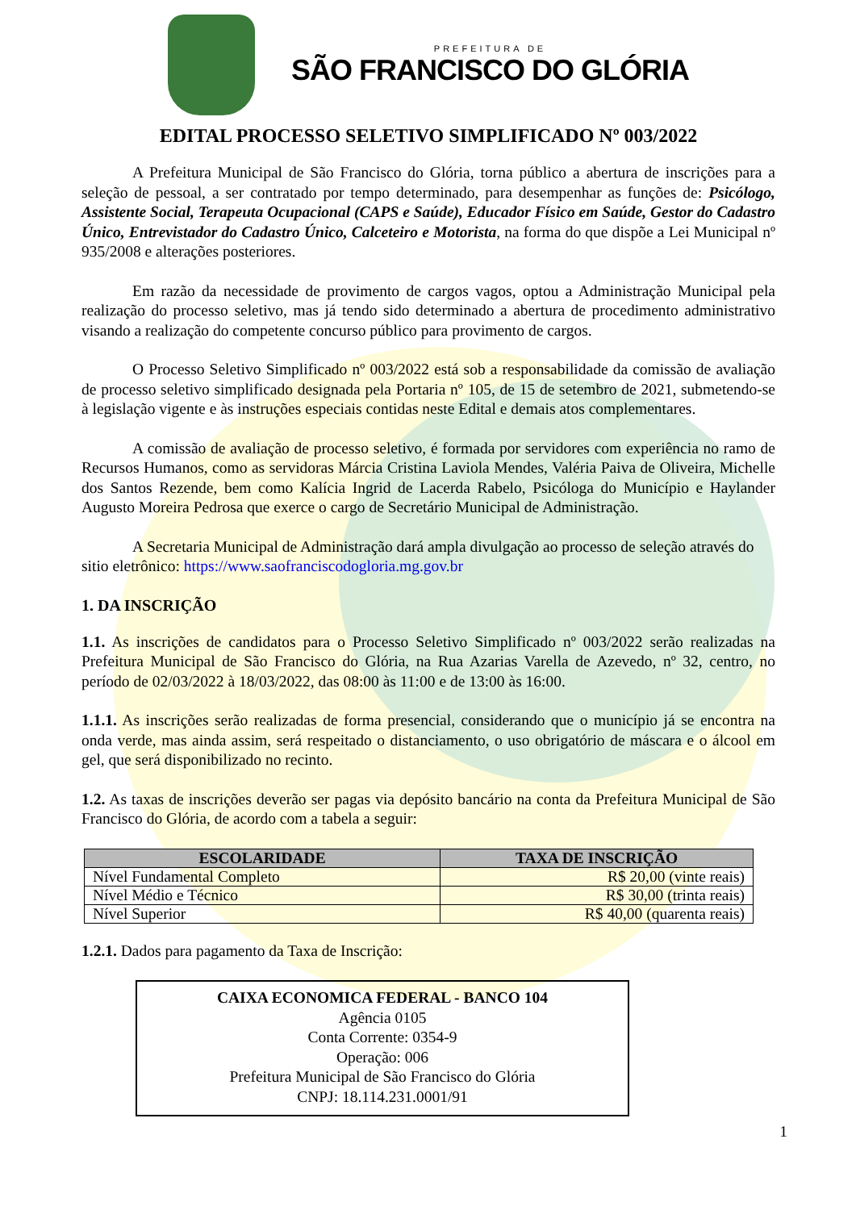PREFEITURA DE
SÃO FRANCISCO DO GLÓRIA
EDITAL PROCESSO SELETIVO SIMPLIFICADO Nº 003/2022
A Prefeitura Municipal de São Francisco do Glória, torna público a abertura de inscrições para a seleção de pessoal, a ser contratado por tempo determinado, para desempenhar as funções de: Psicólogo, Assistente Social, Terapeuta Ocupacional (CAPS e Saúde), Educador Físico em Saúde, Gestor do Cadastro Único, Entrevistador do Cadastro Único, Calceteiro e Motorista, na forma do que dispõe a Lei Municipal nº 935/2008 e alterações posteriores.
Em razão da necessidade de provimento de cargos vagos, optou a Administração Municipal pela realização do processo seletivo, mas já tendo sido determinado a abertura de procedimento administrativo visando a realização do competente concurso público para provimento de cargos.
O Processo Seletivo Simplificado nº 003/2022 está sob a responsabilidade da comissão de avaliação de processo seletivo simplificado designada pela Portaria nº 105, de 15 de setembro de 2021, submetendo-se à legislação vigente e às instruções especiais contidas neste Edital e demais atos complementares.
A comissão de avaliação de processo seletivo, é formada por servidores com experiência no ramo de Recursos Humanos, como as servidoras Márcia Cristina Laviola Mendes, Valéria Paiva de Oliveira, Michelle dos Santos Rezende, bem como Kalícia Ingrid de Lacerda Rabelo, Psicóloga do Município e Haylander Augusto Moreira Pedrosa que exerce o cargo de Secretário Municipal de Administração.
A Secretaria Municipal de Administração dará ampla divulgação ao processo de seleção através do sitio eletrônico: https://www.saofranciscodogloria.mg.gov.br
1. DA INSCRIÇÃO
1.1. As inscrições de candidatos para o Processo Seletivo Simplificado nº 003/2022 serão realizadas na Prefeitura Municipal de São Francisco do Glória, na Rua Azarias Varella de Azevedo, nº 32, centro, no período de 02/03/2022 à 18/03/2022, das 08:00 às 11:00 e de 13:00 às 16:00.
1.1.1. As inscrições serão realizadas de forma presencial, considerando que o município já se encontra na onda verde, mas ainda assim, será respeitado o distanciamento, o uso obrigatório de máscara e o álcool em gel, que será disponibilizado no recinto.
1.2. As taxas de inscrições deverão ser pagas via depósito bancário na conta da Prefeitura Municipal de São Francisco do Glória, de acordo com a tabela a seguir:
| ESCOLARIDADE | TAXA DE INSCRIÇÃO |
| --- | --- |
| Nível Fundamental Completo | R$ 20,00 (vinte reais) |
| Nível Médio e Técnico | R$ 30,00 (trinta reais) |
| Nível Superior | R$ 40,00 (quarenta reais) |
1.2.1. Dados para pagamento da Taxa de Inscrição:
CAIXA ECONOMICA FEDERAL - BANCO 104
Agência 0105
Conta Corrente: 0354-9
Operação: 006
Prefeitura Municipal de São Francisco do Glória
CNPJ: 18.114.231.0001/91
1